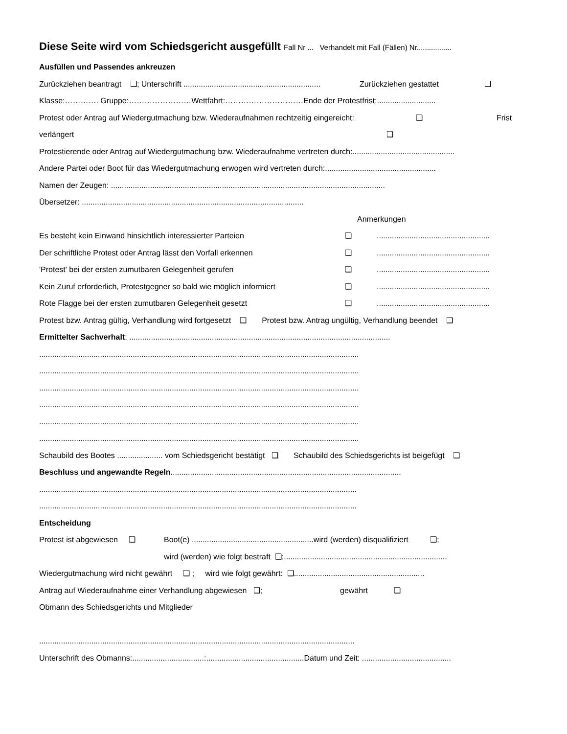Diese Seite wird vom Schiedsgericht ausgefüllt Fall Nr ... Verhandelt mit Fall (Fällen) Nr.................
Ausfüllen und Passendes ankreuzen
Zurückziehen beantragt ❑; Unterschrift ............................................................... Zurückziehen gestattet ❑
Klasse:…………. Gruppe:……………………Wettfahrt:…………………………Ende der Protestfrist:...........................
Protest oder Antrag auf Wiedergutmachung bzw. Wiederaufnahmen rechtzeitig eingereicht: ❑ Frist
verlängert ❑
Protestierende oder Antrag auf Wiedergutmachung bzw. Wiederaufnahme vertreten durch:...............................................
Andere Partei oder Boot für das Wiedergutmachung erwogen wird vertreten durch:...................................................
Namen der Zeugen: ..............................................................................................................................
Übersetzer: ......................................................................................................
Anmerkungen
Es besteht kein Einwand hinsichtlich interessierter Parteien ❑....................................................
Der schriftliche Protest oder Antrag lässt den Vorfall erkennen ❑....................................................
'Protest' bei der ersten zumutbaren Gelegenheit gerufen ❑....................................................
Kein Zuruf erforderlich, Protestgegner so bald wie möglich informiert ❑....................................................
Rote Flagge bei der ersten zumutbaren Gelegenheit gesetzt ❑....................................................
Protest bzw. Antrag gültig, Verhandlung wird fortgesetzt ❑ Protest bzw. Antrag ungültig, Verhandlung beendet ❑
Ermittelter Sachverhalt: ........................................................................................................................
...................................................................................................................................................
...................................................................................................................................................
...................................................................................................................................................
...................................................................................................................................................
...................................................................................................................................................
...................................................................................................................................................
Schaubild des Bootes ..................... vom Schiedsgericht bestätigt ❑ Schaubild des Schiedsgerichts ist beigefügt ❑
Beschluss und angewandte Regeln ..........................................................................................................
..................................................................................................................................................
..................................................................................................................................................
Entscheidung
Protest ist abgewiesen ❑ Boot(e) ........................................................wird (werden) disqualifiziert ❑;
wird (werden) wie folgt bestraft ❑;...........................................................................
Wiedergutmachung wird nicht gewährt ❑ ; wird wie folgt gewährt: ❑............................................................
Antrag auf Wiederaufnahme einer Verhandlung abgewiesen ❑; gewährt ❑
Obmann des Schiedsgerichts und Mitglieder
.................................................................................................................................................
Unterschrift des Obmanns:.................................:.............................................Datum und Zeit: .........................................